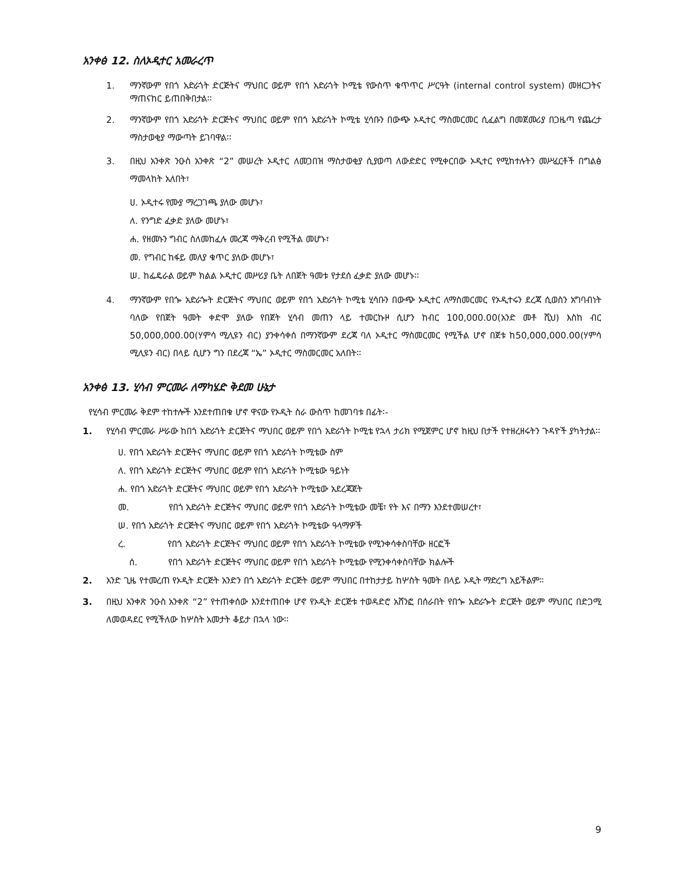አንቀፅ 12. ስለኦዲተር አመራረጥ
1. ማንኛውም የበጎ አድራጎት ድርጅትና ማህበር ወይም የበጎ አድራጎት ኮሚቴ የውስጥ ቁጥጥር ሥርዓት (internal control system) መዘርጋትና ማጠናከር ይጠበቅበታል፡፡
2. ማንኛውም የበጎ አድራጎት ድርጅትና ማህበር ወይም የበጎ አድራጎት ኮሚቴ ሂሳቡን በውጭ ኦዲተር ማስመርመር ሲፈልግ በመጀመሪያ በጋዜጣ የጨረታ ማስታወቂያ ማውጣት ይገባዋል፡፡
3. በዚህ አንቀጽ ንዑስ አንቀጽ “2” መሠረት ኦዲተር ለመጋበዝ ማስታወቂያ ሲያወጣ ለውድድር የሚቀርበው ኦዲተር የሚከተሉትን መሥፈርቶች በግልፅ ማመላከት አለበት፣
ሀ. ኦዲተሩ የሙያ ማረጋገጫ ያለው መሆኑ፣
ለ. የንግድ ፈቃድ ያለው መሆኑ፣
ሐ. የዘመኑን ግብር ስለመከፈሉ መረጃ ማቅረብ የሚችል መሆኑ፣
መ. የግብር ከፋይ መለያ ቁጥር ያለው መሆኑ፣
ሠ. ከፌዴራል ወይም ክልል ኦዲተር መሥሪያ ቤት ለበጀት ዓመቱ የታደሰ ፈቃድ ያለው መሆኑ፡፡
4. ማንኛውም የበጐ አድራጐት ድርጅትና ማህበር ወይም የበጎ አድራጎት ኮሚቴ ሂሳቡን በውጭ ኦዲተር ለማስመርመር የኦዲተሩን ደረጃ ሲወስን አግባብነት ባለው የበጀት ዓመት ቀድሞ ያለው የበጀት ሂሳብ መጠን ላይ ተመርኩዞ ሲሆን ከብር 100,000.00(አንድ መቶ ሺህ) እስከ ብር 50,000,000.00(ሃምሳ ሚሊዩን ብር) ያንቀሳቀሰ በማንኛውም ደረጃ ባለ ኦዲተር ማስመርመር የሚችል ሆኖ በጀቱ ከ50,000,000.00(ሃምሳ ሚሊዩን ብር) በላይ ሲሆን ግን በደረጃ “ኤ” ኦዲተር ማስመርመር አለበት፡፡
አንቀፅ 13. ሂሳብ ምርመራ ለማካሄድ ቅደመ ሁኔታ
የሂሳብ ምርመራ ቅደም ተከተሎች እንደተጠበቁ ሆኖ ዋናው የኦዲት ስራ ውስጥ ከመገባቱ በፊት፡-
1. የሂሳብ ምርመራ ሥራው ከበጎ አድራጎት ድርጅትና ማህበር ወይም የበጎ አድራጎት ኮሚቴ የኋላ ታሪክ የሚጀምር ሆኖ ከዚህ በታች የተዘረዘሩትን ጉዳዮች ያካትታል፡፡
ሀ. የበጎ አድራጎት ድርጅትና ማህበር ወይም የበጎ አድራጎት ኮሚቴው ስም
ለ. የበጎ አድራጎት ድርጅትና ማህበር ወይም የበጎ አድራጎት ኮሚቴው ዓይነት
ሐ. የበጎ አድራጎት ድርጅትና ማህበር ወይም የበጎ አድራጎት ኮሚቴው አደረጃጀት
መ. የበጎ አድራጎት ድርጅትና ማህበር ወይም የበጎ አድራጎት ኮሚቴው መቼ፣ የት እና በማን እንደተመሠረተ፣
ሠ. የበጎ አድራጎት ድርጅትና ማህበር ወይም የበጎ አድራጎት ኮሚቴው ዓላማዎች
ረ. የበጎ አድራጎት ድርጅትና ማህበር ወይም የበጎ አድራጎት ኮሚቴው የሚንቀሳቀስባቸው ዘርፎች
ሰ. የበጎ አድራጎት ድርጅትና ማህበር ወይም የበጎ አድራጎት ኮሚቴው የሚንቀሳቀስባቸው ክልሎች
2. አንድ ጊዜ የተመረጠ የኦዲት ድርጅት አንድን በጎ አድራጎት ድርጅት ወይም ማህበር በተከታታይ ከሦስት ዓመት በላይ ኦዲት ማድረግ አይችልም።
3. በዚህ አንቀጽ ንዑስ አንቀጽ “2” የተጠቀሰው እንደተጠበቀ ሆኖ የኦዲት ድርጅቱ ተወዳድሮ አሸንፎ በሰራበት የበጐ አድራጐት ድርጅት ወይም ማህበር በድጋሚ ለመወዳደር የሚችለው ከሦስት አመታት ቆይታ በኋላ ነው፡፡
9